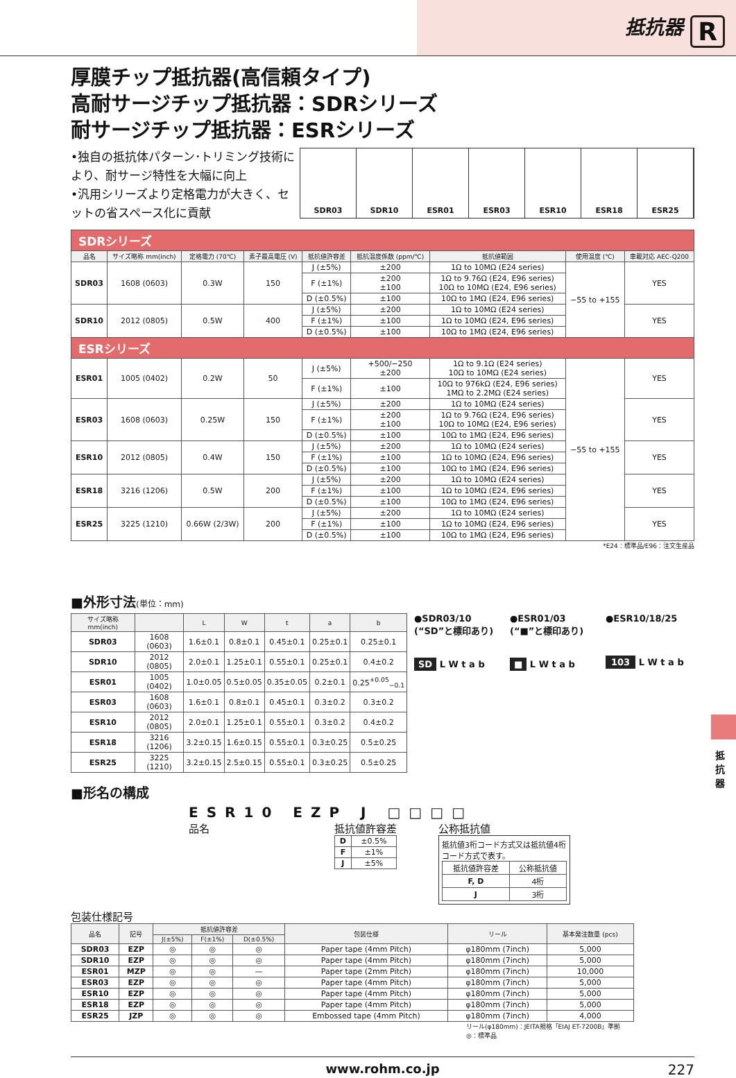抵抗器 R
厚膜チップ抵抗器(高信頼タイプ)
高耐サージチップ抵抗器：SDRシリーズ
耐サージチップ抵抗器：ESRシリーズ
•独自の抵抗体パターン･トリミング技術により、耐サージ特性を大幅に向上
•汎用シリーズより定格電力が大きく、セットの省スペース化に貢献
SDR03 SDR10 ESR01 ESR03 ESR10 ESR18 ESR25
| SDRシリーズ | | | | | | | | |
| 品名 | サイズ略称 mm(inch) | 定格電力 (70℃) | 素子最高電圧 (V) | 抵抗値許容差 | 抵抗温度係数 (ppm/℃) | 抵抗値範囲 | 使用温度 (℃) | 車載対応 AEC-Q200 |
| SDR03 | 1608 (0603) | 0.3W | 150 | J (±5%) | ±200 | 1Ω to 10MΩ (E24 series) | −55 to +155 | YES |
| | | | | F (±1%) | ±200 ±100 | 1Ω to 9.76Ω (E24, E96 series) 10Ω to 10MΩ (E24, E96 series) | | |
| | | | | D (±0.5%) | ±100 | 10Ω to 1MΩ (E24, E96 series) | | |
| SDR10 | 2012 (0805) | 0.5W | 400 | J (±5%) | ±200 | 1Ω to 10MΩ (E24 series) | | YES |
| | | | | F (±1%) | ±100 | 1Ω to 10MΩ (E24, E96 series) | | |
| | | | | D (±0.5%) | ±100 | 10Ω to 1MΩ (E24, E96 series) | | |
| ESRシリーズ | | | | | | | | |
| ESR01 | 1005 (0402) | 0.2W | 50 | J (±5%) | +500/−250 ±200 | 1Ω to 9.1Ω (E24 series) 10Ω to 10MΩ (E24 series) | −55 to +155 | YES |
| | | | | F (±1%) | ±100 | 10Ω to 976kΩ (E24, E96 series) 1MΩ to 2.2MΩ (E24 series) | | |
| ESR03 | 1608 (0603) | 0.25W | 150 | J (±5%) | ±200 | 1Ω to 10MΩ (E24 series) | | YES |
| | | | | F (±1%) | ±200 ±100 | 1Ω to 9.76Ω (E24, E96 series) 10Ω to 10MΩ (E24, E96 series) | | |
| | | | | D (±0.5%) | ±100 | 10Ω to 1MΩ (E24, E96 series) | | |
| ESR10 | 2012 (0805) | 0.4W | 150 | J (±5%) | ±200 | 1Ω to 10MΩ (E24 series) | | YES |
| | | | | F (±1%) | ±100 | 1Ω to 10MΩ (E24, E96 series) | | |
| | | | | D (±0.5%) | ±100 | 10Ω to 1MΩ (E24, E96 series) | | |
| ESR18 | 3216 (1206) | 0.5W | 200 | J (±5%) | ±200 | 1Ω to 10MΩ (E24 series) | | YES |
| | | | | F (±1%) | ±100 | 1Ω to 10MΩ (E24, E96 series) | | |
| | | | | D (±0.5%) | ±100 | 10Ω to 1MΩ (E24, E96 series) | | |
| ESR25 | 3225 (1210) | 0.66W (2/3W) | 200 | J (±5%) | ±200 | 1Ω to 10MΩ (E24 series) | | YES |
| | | | | F (±1%) | ±100 | 1Ω to 10MΩ (E24, E96 series) | | |
| | | | | D (±0.5%) | ±100 | 10Ω to 1MΩ (E24, E96 series) | | |
*E24：標準品/E96：注文生産品
■外形寸法(単位：mm)
| サイズ略称 mm(inch) | | L | W | t | a | b |
| --- | --- | --- | --- | --- | --- | --- |
| SDR03 | 1608 (0603) | 1.6±0.1 | 0.8±0.1 | 0.45±0.1 | 0.25±0.1 | 0.25±0.1 |
| SDR10 | 2012 (0805) | 2.0±0.1 | 1.25±0.1 | 0.55±0.1 | 0.25±0.1 | 0.4±0.2 |
| ESR01 | 1005 (0402) | 1.0±0.05 | 0.5±0.05 | 0.35±0.05 | 0.2±0.1 | 0.25<sup>+0.05</sup><sub>−0.1</sub> |
| ESR03 | 1608 (0603) | 1.6±0.1 | 0.8±0.1 | 0.45±0.1 | 0.3±0.2 | 0.3±0.2 |
| ESR10 | 2012 (0805) | 2.0±0.1 | 1.25±0.1 | 0.55±0.1 | 0.3±0.2 | 0.4±0.2 |
| ESR18 | 3216 (1206) | 3.2±0.15 | 1.6±0.15 | 0.55±0.1 | 0.3±0.25 | 0.5±0.25 |
| ESR25 | 3225 (1210) | 3.2±0.15 | 2.5±0.15 | 0.55±0.1 | 0.3±0.25 | 0.5±0.25 |
●SDR03/10
(“SD”と標印あり)
SD L W t a b
●ESR01/03
(“■”と標印あり)
■ L W t a b
●ESR10/18/25
103 L W t a b
■形名の構成
ESR10 EZP J □□□□
品名 抵抗値許容差
| D | ±0.5% |
| F | ±1% |
| J | ±5% |
公称抵抗値
抵抗値3桁コード方式又は抵抗値4桁コード方式で表す。
| 抵抗値許容差 | 公称抵抗値 |
| F, D | 4桁 |
| J | 3桁 |
包装仕様記号
| 品名 | 記号 | 抵抗値許容差 | | | 包装仕様 | リール | 基本発注数量 (pcs) |
| --- | --- | --- | --- | --- | --- | --- | --- |
| | | J(±5%) | F(±1%) | D(±0.5%) | | | |
| SDR03 | EZP | ◎ | ◎ | ◎ | Paper tape (4mm Pitch) | φ180mm (7inch) | 5,000 |
| SDR10 | EZP | ◎ | ◎ | ◎ | Paper tape (4mm Pitch) | φ180mm (7inch) | 5,000 |
| ESR01 | MZP | ◎ | ◎ | — | Paper tape (2mm Pitch) | φ180mm (7inch) | 10,000 |
| ESR03 | EZP | ◎ | ◎ | ◎ | Paper tape (4mm Pitch) | φ180mm (7inch) | 5,000 |
| ESR10 | EZP | ◎ | ◎ | ◎ | Paper tape (4mm Pitch) | φ180mm (7inch) | 5,000 |
| ESR18 | EZP | ◎ | ◎ | ◎ | Paper tape (4mm Pitch) | φ180mm (7inch) | 5,000 |
| ESR25 | JZP | ◎ | ◎ | ◎ | Embossed tape (4mm Pitch) | φ180mm (7inch) | 4,000 |
リール(φ180mm)：JEITA規格「EIAJ ET-7200B」準拠
◎：標準品
www.rohm.co.jp 227
抵抗器